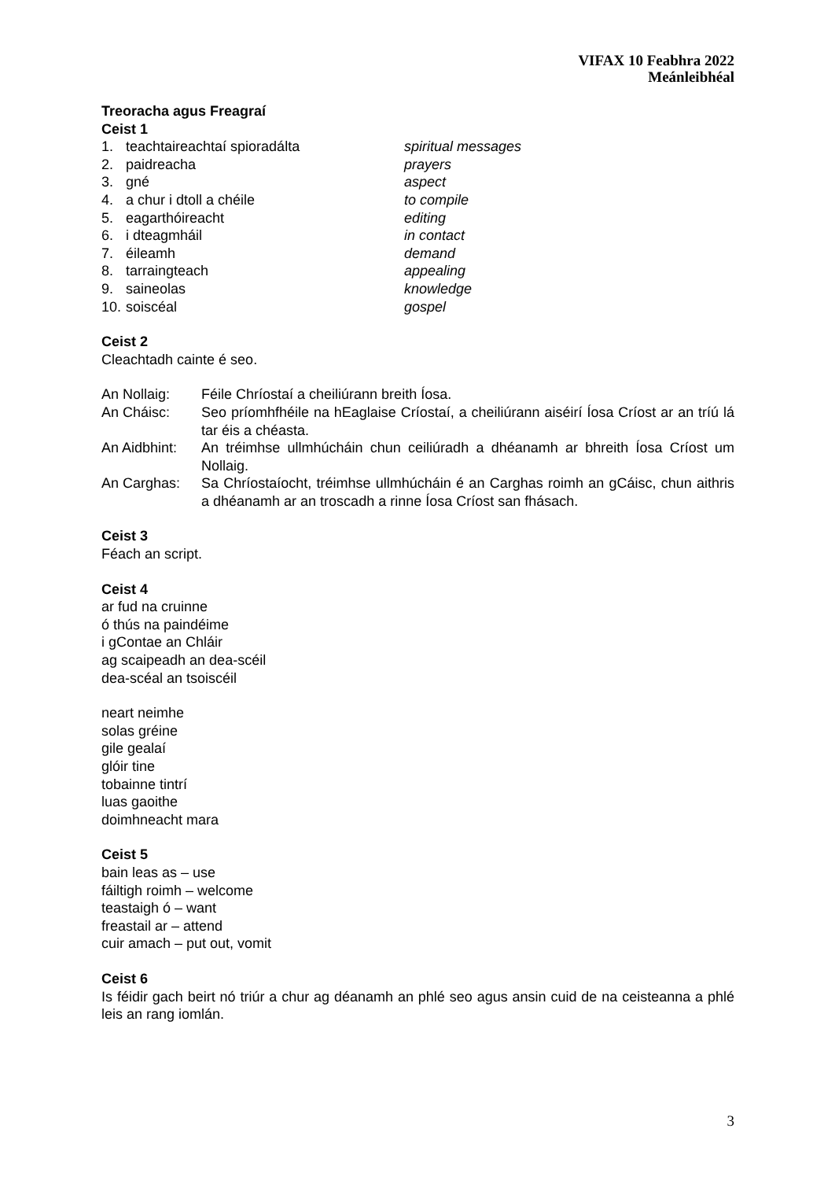VIFAX 10 Feabhra 2022
Meánleibhéal
Treoracha agus Freagraí
Ceist 1
1. teachtaireachtaí spioradálta spiritual messages
2. paidreacha prayers
3. gné aspect
4. a chur i dtoll a chéile to compile
5. eagarthóireacht editing
6. i dteagmháil in contact
7. éileamh demand
8. tarraingteach appealing
9. saineolas knowledge
10. soiscéal gospel
Ceist 2
Cleachtadh cainte é seo.
An Nollaig: Féile Chríostaí a cheiliúrann breith Íosa.
An Cháisc: Seo príomhfhéile na hEaglaise Críostaí, a cheiliúrann aiséirí Íosa Críost ar an tríú lá tar éis a chéasta.
An Aidbhint: An tréimhse ullmhúcháin chun ceiliúradh a dhéanamh ar bhreith Íosa Críost um Nollaig.
An Carghas: Sa Chríostaíocht, tréimhse ullmhúcháin é an Carghas roimh an gCáisc, chun aithris a dhéanamh ar an troscadh a rinne Íosa Críost san fhásach.
Ceist 3
Féach an script.
Ceist 4
ar fud na cruinne
ó thús na paindéime
i gContae an Chláir
ag scaipeadh an dea-scéil
dea-scéal an tsoiscéil
neart neimhe
solas gréine
gile gealaí
glóir tine
tobainne tintrí
luas gaoithe
doimhneacht mara
Ceist 5
bain leas as – use
fáiltigh roimh – welcome
teastaigh ó – want
freastail ar – attend
cuir amach – put out, vomit
Ceist 6
Is féidir gach beirt nó triúr a chur ag déanamh an phlé seo agus ansin cuid de na ceisteanna a phlé leis an rang iomlán.
3